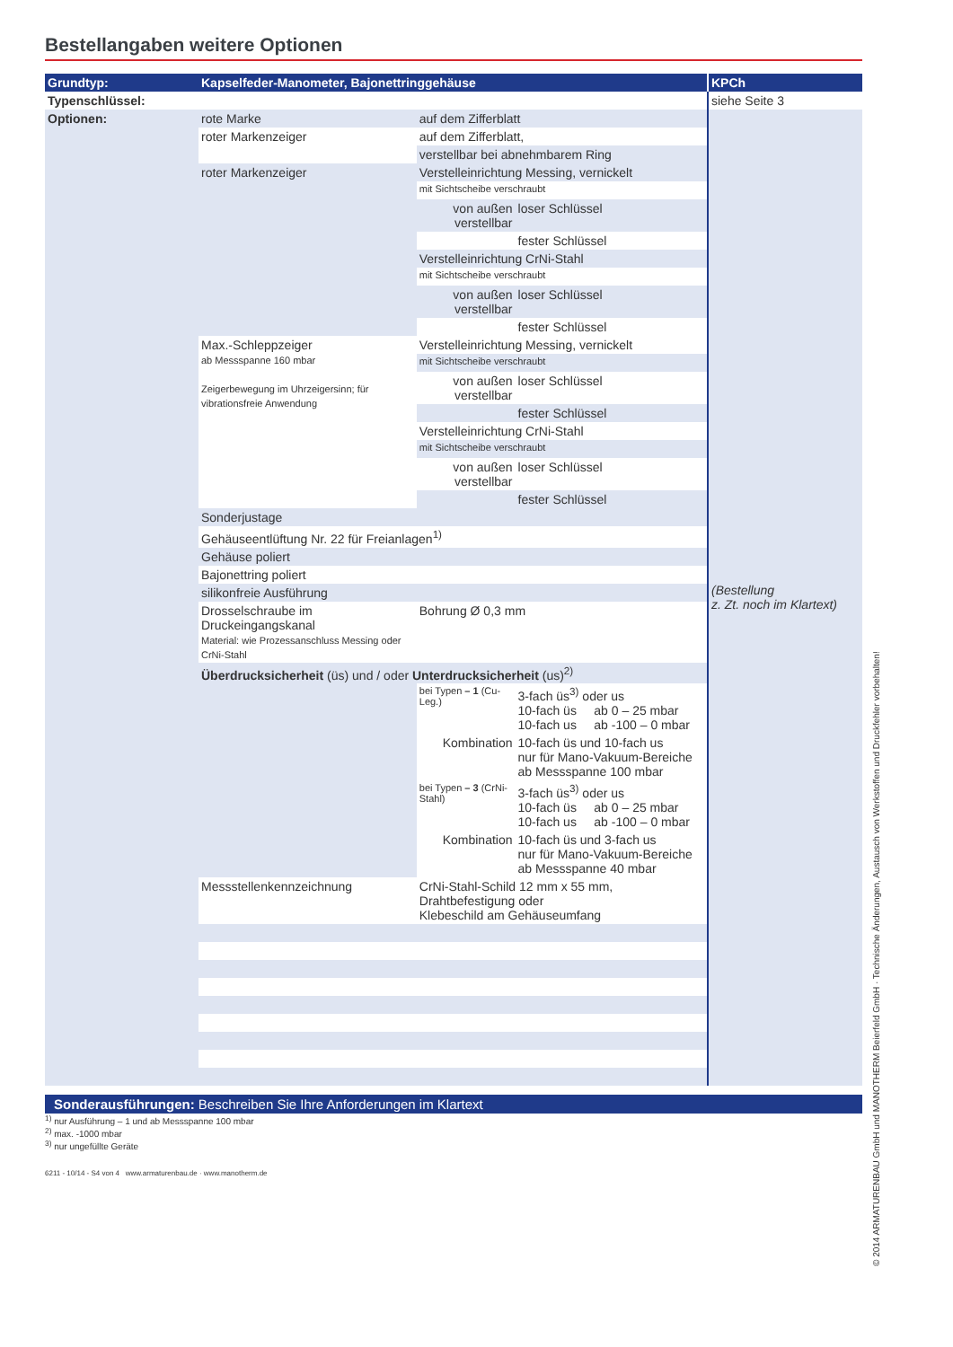Bestellangaben weitere Optionen
| Grundtyp: | Kapselfeder-Manometer, Bajonettringgehäuse | | | KPCh |
| Typenschlüssel: | | | | siehe Seite 3 |
| Optionen: | rote Marke | auf dem Zifferblatt | | (Bestellung z. Zt. noch im Klartext) |
| | roter Markenzeiger | auf dem Zifferblatt, | | |
| | | verstellbar bei abnehmbarem Ring | | |
| | roter Markenzeiger | Verstelleinrichtung Messing, vernickelt | | |
| | | mit Sichtscheibe verschraubt | | |
| | | von außen verstellbar | loser Schlüssel | |
| | | | fester Schlüssel | |
| | | Verstelleinrichtung CrNi-Stahl | | |
| | | mit Sichtscheibe verschraubt | | |
| | | von außen verstellbar | loser Schlüssel | |
| | | | fester Schlüssel | |
| | Max.-Schleppzeiger ab Messspanne 160 mbar Zeigerbewegung im Uhrzeigersinn; für vibrationsfreie Anwendung | Verstelleinrichtung Messing, vernickelt | | |
| | | mit Sichtscheibe verschraubt | | |
| | | von außen verstellbar | loser Schlüssel | |
| | | | fester Schlüssel | |
| | | Verstelleinrichtung CrNi-Stahl | | |
| | | mit Sichtscheibe verschraubt | | |
| | | von außen verstellbar | loser Schlüssel | |
| | | | fester Schlüssel | |
| | Sonderjustage | | | |
| | Gehäuseentlüftung Nr. 22 für Freianlagen<sup>1)</sup> | | | |
| | Gehäuse poliert | | | |
| | Bajonettring poliert | | | |
| | silikonfreie Ausführung | | | |
| | Drosselschraube im Druckeingangskanal Material: wie Prozessanschluss Messing oder CrNi-Stahl | Bohrung Ø 0,3 mm | | |
| | Überdrucksicherheit (üs) und / oder Unterdrucksicherheit (us)<sup>2)</sup> | | | |
| | | bei Typen – 1 (Cu-Leg.) | 3-fach üs<sup>3)</sup> oder us 10-fach üs ab 0 – 25 mbar 10-fach us ab -100 – 0 mbar | |
| | | Kombination | 10-fach üs und 10-fach us nur für Mano-Vakuum-Bereiche ab Messspanne 100 mbar | |
| | | bei Typen – 3 (CrNi-Stahl) | 3-fach üs<sup>3)</sup> oder us 10-fach üs ab 0 – 25 mbar 10-fach us ab -100 – 0 mbar | |
| | | Kombination | 10-fach üs und 3-fach us nur für Mano-Vakuum-Bereiche ab Messspanne 40 mbar | |
| | Messstellenkennzeichnung | CrNi-Stahl-Schild 12 mm x 55 mm, Drahtbefestigung oder Klebeschild am Gehäuseumfang | | |
Sonderausführungen: Beschreiben Sie Ihre Anforderungen im Klartext
<sup>1)</sup> nur Ausführung – 1 und ab Messspanne 100 mbar
<sup>2)</sup> max. -1000 mbar
<sup>3)</sup> nur ungefüllte Geräte
6211 - 10/14 - S4 von 4 www.armaturenbau.de · www.manotherm.de
© 2014 ARMATURENBAU GmbH und MANOTHERM Beierfeld GmbH · Technische Änderungen, Austausch von Werkstoffen und Druckfehler vorbehalten!